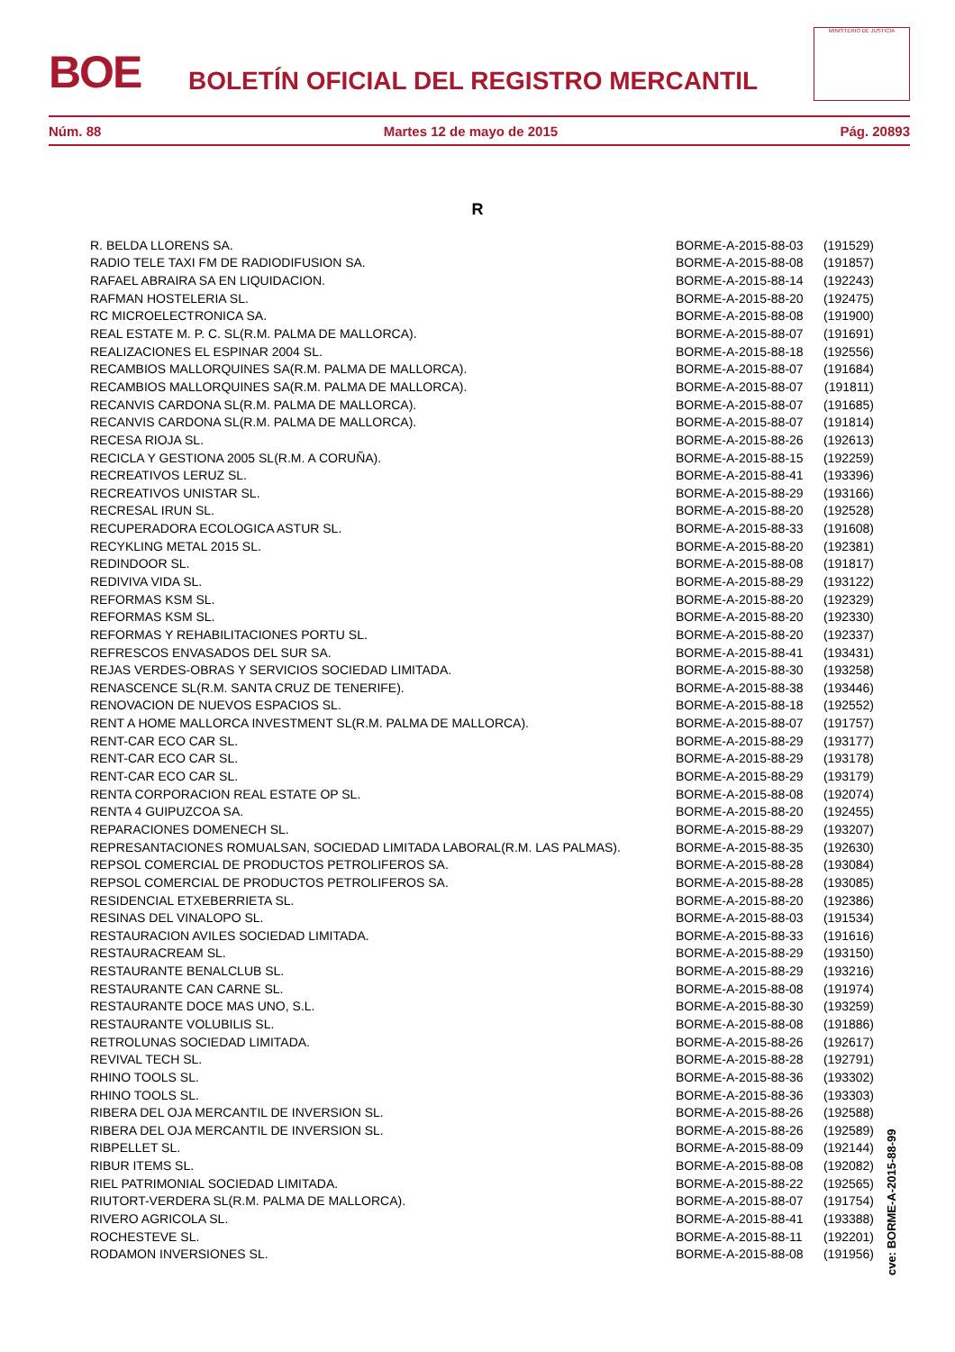BOE
BOLETÍN OFICIAL DEL REGISTRO MERCANTIL
MINISTERIO DE JUSTICIA
Núm. 88 Martes 12 de mayo de 2015 Pág. 20893
R
| R. BELDA LLORENS SA. | BORME-A-2015-88-03 | (191529) |
| RADIO TELE TAXI FM DE RADIODIFUSION SA. | BORME-A-2015-88-08 | (191857) |
| RAFAEL ABRAIRA SA EN LIQUIDACION. | BORME-A-2015-88-14 | (192243) |
| RAFMAN HOSTELERIA SL. | BORME-A-2015-88-20 | (192475) |
| RC MICROELECTRONICA SA. | BORME-A-2015-88-08 | (191900) |
| REAL ESTATE M. P. C. SL(R.M. PALMA DE MALLORCA). | BORME-A-2015-88-07 | (191691) |
| REALIZACIONES EL ESPINAR 2004 SL. | BORME-A-2015-88-18 | (192556) |
| RECAMBIOS MALLORQUINES SA(R.M. PALMA DE MALLORCA). | BORME-A-2015-88-07 | (191684) |
| RECAMBIOS MALLORQUINES SA(R.M. PALMA DE MALLORCA). | BORME-A-2015-88-07 | (191811) |
| RECANVIS CARDONA SL(R.M. PALMA DE MALLORCA). | BORME-A-2015-88-07 | (191685) |
| RECANVIS CARDONA SL(R.M. PALMA DE MALLORCA). | BORME-A-2015-88-07 | (191814) |
| RECESA RIOJA SL. | BORME-A-2015-88-26 | (192613) |
| RECICLA Y GESTIONA 2005 SL(R.M. A CORUÑA). | BORME-A-2015-88-15 | (192259) |
| RECREATIVOS LERUZ SL. | BORME-A-2015-88-41 | (193396) |
| RECREATIVOS UNISTAR SL. | BORME-A-2015-88-29 | (193166) |
| RECRESAL IRUN SL. | BORME-A-2015-88-20 | (192528) |
| RECUPERADORA ECOLOGICA ASTUR SL. | BORME-A-2015-88-33 | (191608) |
| RECYKLING METAL 2015 SL. | BORME-A-2015-88-20 | (192381) |
| REDINDOOR SL. | BORME-A-2015-88-08 | (191817) |
| REDIVIVA VIDA SL. | BORME-A-2015-88-29 | (193122) |
| REFORMAS KSM SL. | BORME-A-2015-88-20 | (192329) |
| REFORMAS KSM SL. | BORME-A-2015-88-20 | (192330) |
| REFORMAS Y REHABILITACIONES PORTU SL. | BORME-A-2015-88-20 | (192337) |
| REFRESCOS ENVASADOS DEL SUR SA. | BORME-A-2015-88-41 | (193431) |
| REJAS VERDES-OBRAS Y SERVICIOS SOCIEDAD LIMITADA. | BORME-A-2015-88-30 | (193258) |
| RENASCENCE SL(R.M. SANTA CRUZ DE TENERIFE). | BORME-A-2015-88-38 | (193446) |
| RENOVACION DE NUEVOS ESPACIOS SL. | BORME-A-2015-88-18 | (192552) |
| RENT A HOME MALLORCA INVESTMENT SL(R.M. PALMA DE MALLORCA). | BORME-A-2015-88-07 | (191757) |
| RENT-CAR ECO CAR SL. | BORME-A-2015-88-29 | (193177) |
| RENT-CAR ECO CAR SL. | BORME-A-2015-88-29 | (193178) |
| RENT-CAR ECO CAR SL. | BORME-A-2015-88-29 | (193179) |
| RENTA CORPORACION REAL ESTATE OP SL. | BORME-A-2015-88-08 | (192074) |
| RENTA 4 GUIPUZCOA SA. | BORME-A-2015-88-20 | (192455) |
| REPARACIONES DOMENECH SL. | BORME-A-2015-88-29 | (193207) |
| REPRESANTACIONES ROMUALSAN, SOCIEDAD LIMITADA LABORAL(R.M. LAS PALMAS). | BORME-A-2015-88-35 | (192630) |
| REPSOL COMERCIAL DE PRODUCTOS PETROLIFEROS SA. | BORME-A-2015-88-28 | (193084) |
| REPSOL COMERCIAL DE PRODUCTOS PETROLIFEROS SA. | BORME-A-2015-88-28 | (193085) |
| RESIDENCIAL ETXEBERRIETA SL. | BORME-A-2015-88-20 | (192386) |
| RESINAS DEL VINALOPO SL. | BORME-A-2015-88-03 | (191534) |
| RESTAURACION AVILES SOCIEDAD LIMITADA. | BORME-A-2015-88-33 | (191616) |
| RESTAURACREAM SL. | BORME-A-2015-88-29 | (193150) |
| RESTAURANTE BENALCLUB SL. | BORME-A-2015-88-29 | (193216) |
| RESTAURANTE CAN CARNE SL. | BORME-A-2015-88-08 | (191974) |
| RESTAURANTE DOCE MAS UNO, S.L. | BORME-A-2015-88-30 | (193259) |
| RESTAURANTE VOLUBILIS SL. | BORME-A-2015-88-08 | (191886) |
| RETROLUNAS SOCIEDAD LIMITADA. | BORME-A-2015-88-26 | (192617) |
| REVIVAL TECH SL. | BORME-A-2015-88-28 | (192791) |
| RHINO TOOLS SL. | BORME-A-2015-88-36 | (193302) |
| RHINO TOOLS SL. | BORME-A-2015-88-36 | (193303) |
| RIBERA DEL OJA MERCANTIL DE INVERSION SL. | BORME-A-2015-88-26 | (192588) |
| RIBERA DEL OJA MERCANTIL DE INVERSION SL. | BORME-A-2015-88-26 | (192589) |
| RIBPELLET SL. | BORME-A-2015-88-09 | (192144) |
| RIBUR ITEMS SL. | BORME-A-2015-88-08 | (192082) |
| RIEL PATRIMONIAL SOCIEDAD LIMITADA. | BORME-A-2015-88-22 | (192565) |
| RIUTORT-VERDERA SL(R.M. PALMA DE MALLORCA). | BORME-A-2015-88-07 | (191754) |
| RIVERO AGRICOLA SL. | BORME-A-2015-88-41 | (193388) |
| ROCHESTEVE SL. | BORME-A-2015-88-11 | (192201) |
| RODAMON INVERSIONES SL. | BORME-A-2015-88-08 | (191956) |
cve: BORME-A-2015-88-99